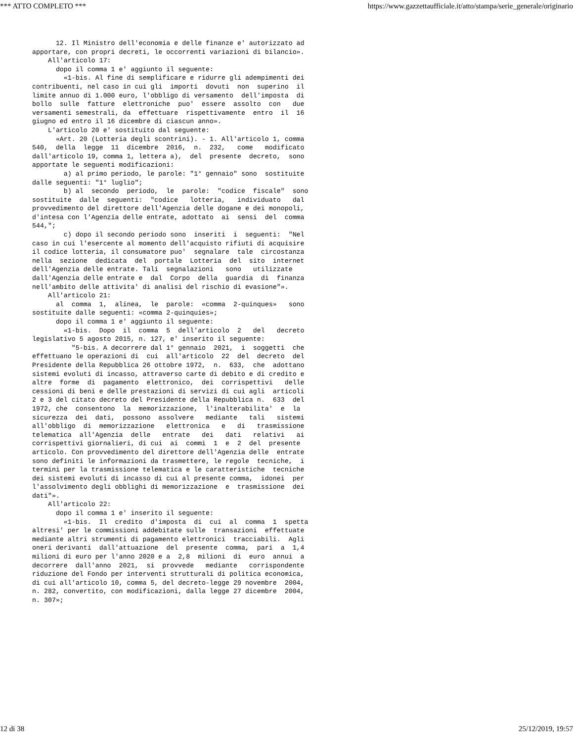*** ATTO COMPLETO *** https://www.gazzettaufficiale.it/atto/stampa/serie_generale/originario
      12. Il Ministro dell'economia e delle finanze e' autorizzato ad
apportare, con propri decreti, le occorrenti variazioni di bilancio».
    All'articolo 17:
      dopo il comma 1 e' aggiunto il seguente:
        «1-bis. Al fine di semplificare e ridurre gli adempimenti dei
contribuenti, nel caso in cui gli  importi  dovuti  non  superino  il
limite annuo di 1.000 euro, l'obbligo di versamento  dell'imposta  di
bollo  sulle  fatture  elettroniche  puo'  essere  assolto  con   due
versamenti semestrali, da  effettuare  rispettivamente  entro  il  16
giugno ed entro il 16 dicembre di ciascun anno».
    L'articolo 20 e' sostituito dal seguente:
      «Art. 20 (Lotteria degli scontrini). - 1. All'articolo 1, comma
540,  della  legge  11  dicembre  2016,  n.  232,   come   modificato
dall'articolo 19, comma 1, lettera a),  del  presente  decreto,  sono
apportate le seguenti modificazioni:
        a) al primo periodo, le parole: "1° gennaio" sono  sostituite
dalle seguenti: "1° luglio";
        b) al  secondo  periodo,  le  parole:  "codice  fiscale"  sono
sostituite  dalle  seguenti:  "codice   lotteria,   individuato   dal
provvedimento del direttore dell'Agenzia delle dogane e dei monopoli,
d'intesa con l'Agenzia delle entrate, adottato  ai  sensi  del  comma
544,";
        c) dopo il secondo periodo sono  inseriti  i  seguenti:  "Nel
caso in cui l'esercente al momento dell'acquisto rifiuti di acquisire
il codice lotteria, il consumatore puo'  segnalare  tale  circostanza
nella  sezione  dedicata  del  portale  Lotteria  del  sito  internet
dell'Agenzia delle entrate. Tali  segnalazioni   sono   utilizzate
dall'Agenzia delle entrate e  dal  Corpo  della  guardia  di  finanza
nell'ambito delle attivita' di analisi del rischio di evasione"».
    All'articolo 21:
      al  comma  1,  alinea,  le  parole:  «comma  2-quinques»   sono
sostituite dalle seguenti: «comma 2-quinquies»;
      dopo il comma 1 e' aggiunto il seguente:
        «1-bis.  Dopo  il  comma  5  dell'articolo  2   del   decreto
legislativo 5 agosto 2015, n. 127, e' inserito il seguente:
          "5-bis. A decorrere dal 1° gennaio  2021,  i  soggetti  che
effettuano le operazioni di  cui  all'articolo  22  del  decreto  del
Presidente della Repubblica 26 ottobre 1972,  n.  633,  che  adottano
sistemi evoluti di incasso, attraverso carte di debito e di credito e
altre  forme  di  pagamento  elettronico,  dei  corrispettivi   delle
cessioni di beni e delle prestazioni di servizi di cui agli  articoli
2 e 3 del citato decreto del Presidente della Repubblica n.  633  del
1972, che  consentono  la  memorizzazione,  l'inalterabilita'  e  la
sicurezza  dei  dati,  possono  assolvere   mediante   tali   sistemi
all'obbligo  di  memorizzazione   elettronica   e   di   trasmissione
telematica  all'Agenzia  delle   entrate   dei   dati   relativi   ai
corrispettivi giornalieri, di cui  ai  commi  1  e  2  del  presente
articolo. Con provvedimento del direttore dell'Agenzia delle  entrate
sono definiti le informazioni da trasmettere, le regole  tecniche,  i
termini per la trasmissione telematica e le caratteristiche  tecniche
dei sistemi evoluti di incasso di cui al presente comma,  idonei  per
l'assolvimento degli obblighi di memorizzazione  e  trasmissione  dei
dati"».
    All'articolo 22:
      dopo il comma 1 e' inserito il seguente:
        «1-bis.  Il  credito  d'imposta  di  cui  al  comma  1  spetta
altresi' per le commissioni addebitate sulle  transazioni  effettuate
mediante altri strumenti di pagamento elettronici  tracciabili.  Agli
oneri derivanti  dall'attuazione  del  presente  comma,  pari  a  1,4
milioni di euro per l'anno 2020 e a  2,8  milioni  di  euro  annui  a
decorrere  dall'anno  2021,  si  provvede   mediante   corrispondente
riduzione del Fondo per interventi strutturali di politica economica,
di cui all'articolo 10, comma 5, del decreto-legge 29 novembre  2004,
n. 282, convertito, con modificazioni, dalla legge 27 dicembre  2004,
n. 307»;
12 di 38 25/12/2019, 19:57